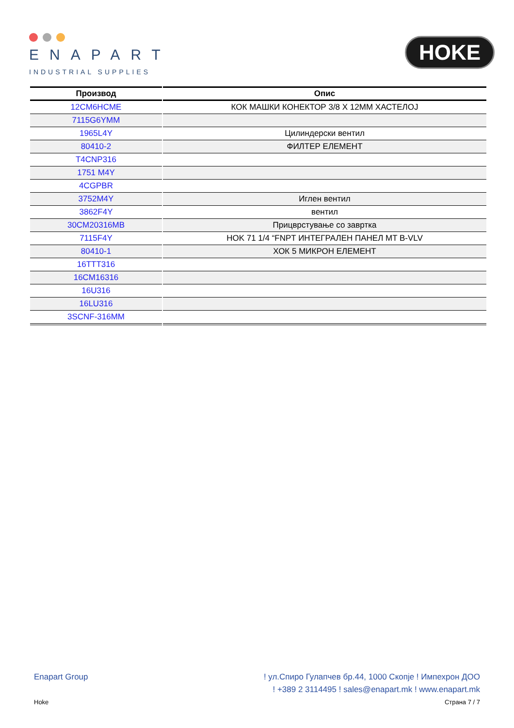ENAPART
INDUSTRIAL SUPPLIES
HOKE
| Производ | Опис |
| --- | --- |
| 12CM6HCME | КОК МАШКИ КОНЕКТОР 3/8 X 12MM ХАСТЕЛОЈ |
| 7115G6YMM | |
| 1965L4Y | Цилиндерски вентил |
| 80410-2 | ФИЛТЕР ЕЛЕМЕНТ |
| T4CNP316 | |
| 1751 M4Y | |
| 4CGPBR | |
| 3752M4Y | Иглен вентил |
| 3862F4Y | вентил |
| 30CM20316MB | Прицврстување со завртка |
| 7115F4Y | HOK 71 1/4 “FNPT ИНТЕГРАЛЕН ПАНЕЛ MT B-VLV |
| 80410-1 | ХОК 5 МИКРОН ЕЛЕМЕНТ |
| 16TTT316 | |
| 16CM16316 | |
| 16U316 | |
| 16LU316 | |
| 3SCNF-316MM | |
Enapart Group! ул.Спиро Гулапчев бр.44, 1000 Скопје ! Импехрон ДОО
! +389 2 3114495 ! sales@enapart.mk ! www.enapart.mk
Hoke Страна 7 / 7